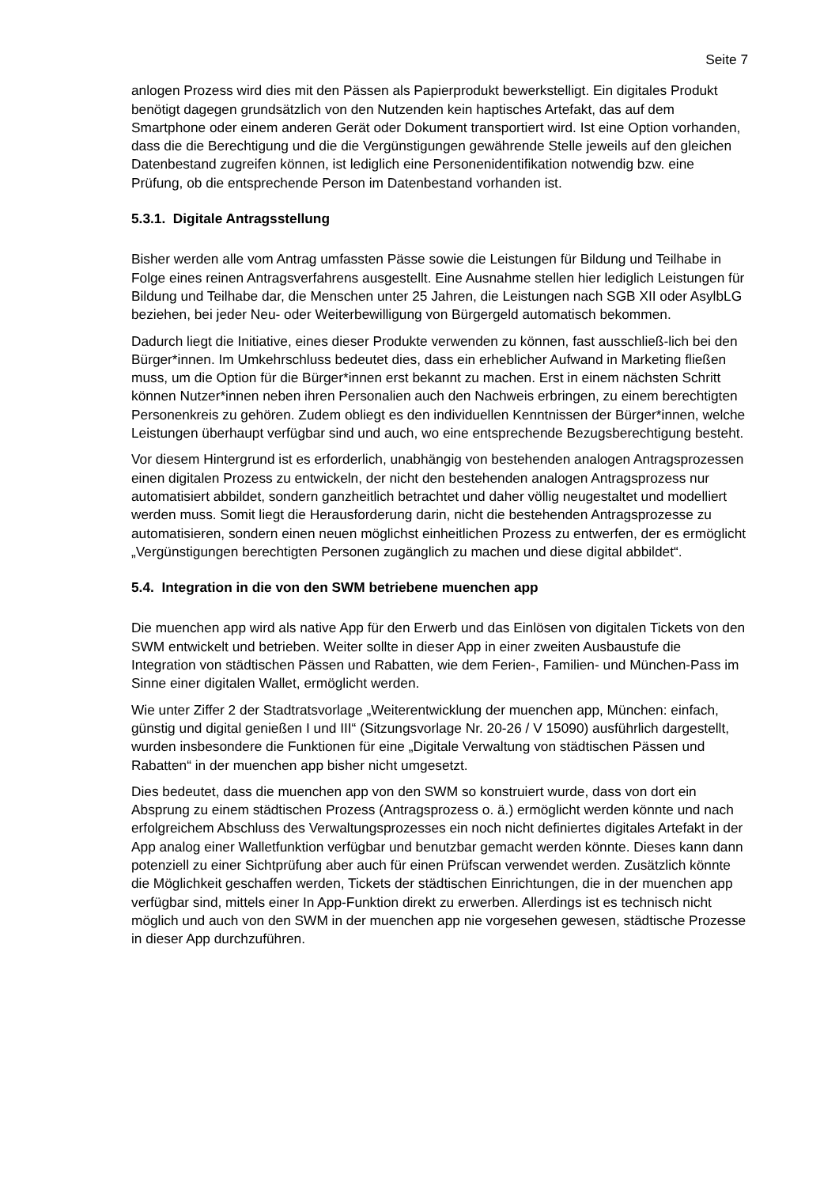Seite 7
anlogen Prozess wird dies mit den Pässen als Papierprodukt bewerkstelligt. Ein digitales Produkt benötigt dagegen grundsätzlich von den Nutzenden kein haptisches Artefakt, das auf dem Smartphone oder einem anderen Gerät oder Dokument transportiert wird. Ist eine Option vorhanden, dass die die Berechtigung und die die Vergünstigungen gewährende Stelle jeweils auf den gleichen Datenbestand zugreifen können, ist lediglich eine Personenidentifikation notwendig bzw. eine Prüfung, ob die entsprechende Person im Datenbestand vorhanden ist.
5.3.1. Digitale Antragsstellung
Bisher werden alle vom Antrag umfassten Pässe sowie die Leistungen für Bildung und Teilhabe in Folge eines reinen Antragsverfahrens ausgestellt. Eine Ausnahme stellen hier lediglich Leistungen für Bildung und Teilhabe dar, die Menschen unter 25 Jahren, die Leistungen nach SGB XII oder AsylbLG beziehen, bei jeder Neu- oder Weiterbewilligung von Bürgergeld automatisch bekommen.
Dadurch liegt die Initiative, eines dieser Produkte verwenden zu können, fast ausschließ-lich bei den Bürger*innen. Im Umkehrschluss bedeutet dies, dass ein erheblicher Aufwand in Marketing fließen muss, um die Option für die Bürger*innen erst bekannt zu machen. Erst in einem nächsten Schritt können Nutzer*innen neben ihren Personalien auch den Nachweis erbringen, zu einem berechtigten Personenkreis zu gehören. Zudem obliegt es den individuellen Kenntnissen der Bürger*innen, welche Leistungen überhaupt verfügbar sind und auch, wo eine entsprechende Bezugsberechtigung besteht.
Vor diesem Hintergrund ist es erforderlich, unabhängig von bestehenden analogen Antragsprozessen einen digitalen Prozess zu entwickeln, der nicht den bestehenden analogen Antragsprozess nur automatisiert abbildet, sondern ganzheitlich betrachtet und daher völlig neugestaltet und modelliert werden muss. Somit liegt die Herausforderung darin, nicht die bestehenden Antragsprozesse zu automatisieren, sondern einen neuen möglichst einheitlichen Prozess zu entwerfen, der es ermöglicht „Vergünstigungen berechtigten Personen zugänglich zu machen und diese digital abbildet“.
5.4. Integration in die von den SWM betriebene muenchen app
Die muenchen app wird als native App für den Erwerb und das Einlösen von digitalen Tickets von den SWM entwickelt und betrieben. Weiter sollte in dieser App in einer zweiten Ausbaustufe die Integration von städtischen Pässen und Rabatten, wie dem Ferien-, Familien- und München-Pass im Sinne einer digitalen Wallet, ermöglicht werden.
Wie unter Ziffer 2 der Stadtratsvorlage „Weiterentwicklung der muenchen app, München: einfach, günstig und digital genießen I und III“ (Sitzungsvorlage Nr. 20-26 / V 15090) ausführlich dargestellt, wurden insbesondere die Funktionen für eine „Digitale Verwaltung von städtischen Pässen und Rabatten“ in der muenchen app bisher nicht umgesetzt.
Dies bedeutet, dass die muenchen app von den SWM so konstruiert wurde, dass von dort ein Absprung zu einem städtischen Prozess (Antragsprozess o. ä.) ermöglicht werden könnte und nach erfolgreichem Abschluss des Verwaltungsprozesses ein noch nicht definiertes digitales Artefakt in der App analog einer Walletfunktion verfügbar und benutzbar gemacht werden könnte. Dieses kann dann potenziell zu einer Sichtprüfung aber auch für einen Prüfscan verwendet werden. Zusätzlich könnte die Möglichkeit geschaffen werden, Tickets der städtischen Einrichtungen, die in der muenchen app verfügbar sind, mittels einer In App-Funktion direkt zu erwerben. Allerdings ist es technisch nicht möglich und auch von den SWM in der muenchen app nie vorgesehen gewesen, städtische Prozesse in dieser App durchzuführen.